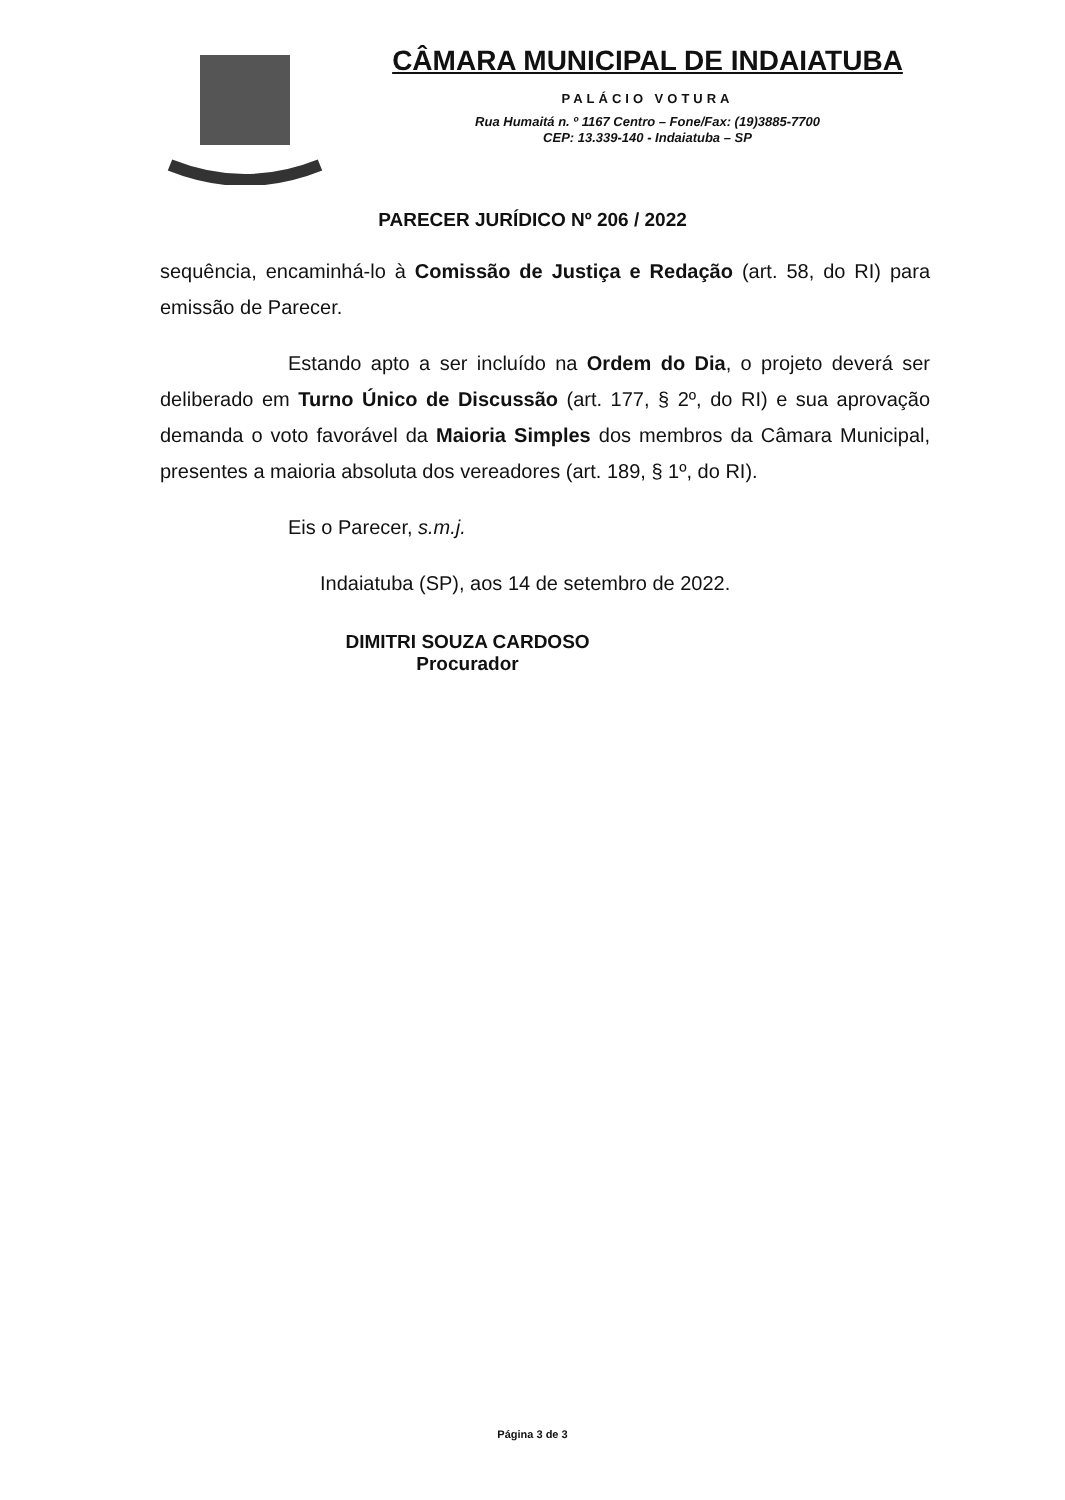CÂMARA MUNICIPAL DE INDAIATUBA
PALÁCIO VOTURA
Rua Humaitá n. º 1167 Centro – Fone/Fax: (19)3885-7700
CEP: 13.339-140 - Indaiatuba – SP
PARECER JURÍDICO Nº 206 / 2022
sequência, encaminhá-lo à Comissão de Justiça e Redação (art. 58, do RI) para emissão de Parecer.
Estando apto a ser incluído na Ordem do Dia, o projeto deverá ser deliberado em Turno Único de Discussão (art. 177, § 2º, do RI) e sua aprovação demanda o voto favorável da Maioria Simples dos membros da Câmara Municipal, presentes a maioria absoluta dos vereadores (art. 189, § 1º, do RI).
Eis o Parecer, s.m.j.
Indaiatuba (SP), aos 14 de setembro de 2022.
DIMITRI SOUZA CARDOSO
Procurador
Página 3 de 3